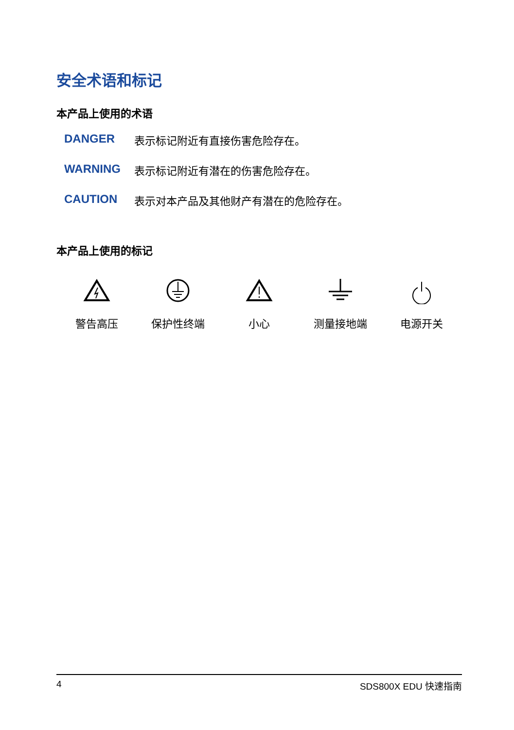安全术语和标记
本产品上使用的术语
DANGER 表示标记附近有直接伤害危险存在。
WARNING 表示标记附近有潜在的伤害危险存在。
CAUTION 表示对本产品及其他财产有潜在的危险存在。
本产品上使用的标记
警告高压 保护性终端 小心 测量接地端 电源开关
4 SDS800X EDU 快速指南